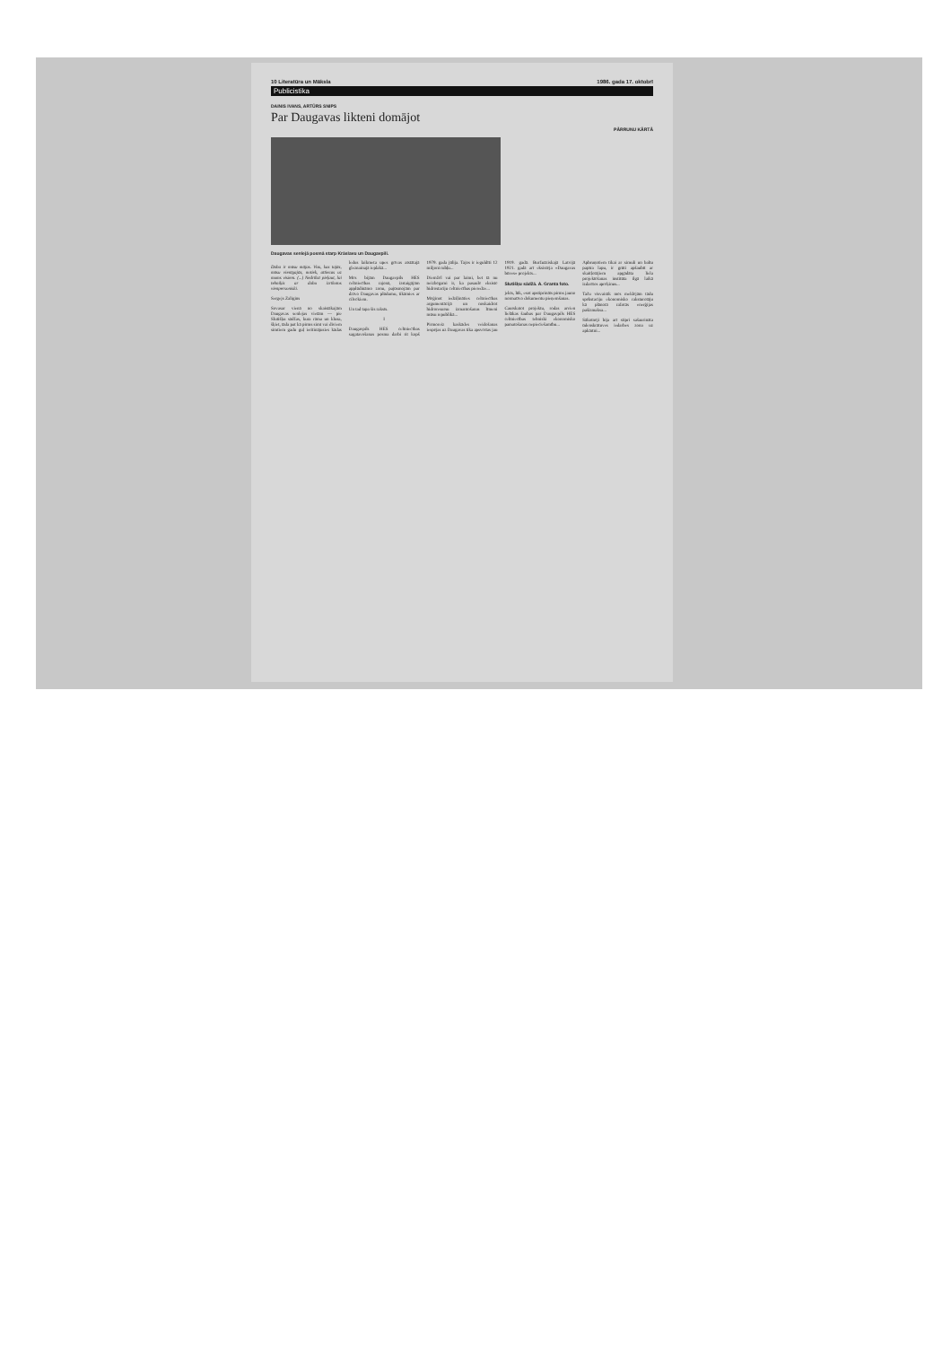10 Literatūra un Māksla 1986. gada 17. oktobrī
Publicistika
DAINIS IVANS, ARTŪRS SNIPS
Par Daugavas likteni domājot
PĀRRUNU KĀRTĀ
Daugavas senlejā posmā starp Krāslavu un Daugavpili.
Daba ir mūsu mājas. Viss, kas tajās, mūsu vienīgajās, notiek, attiecas uz mums visiem. (...) Nedrīkst pieļaut, lai tehniķis ar dabu izrīkotos vienpersoniski.
Sergejs Zaligins
Sovasar vienā no skaistākajām Daugavas senlejas vietām — pie Slutišķu sādžas, kura rāma un klusa, šķiet, tāda pat kā pirms simt vai diviem simtiem gadu guļ ieritinājusies kādas ledus laikmeta upes grīvas atstātajā gleznainajā ieplakā...
Mēs bijām Daugavpils HES celtniecības rajonā, izstaigājām applūdināmo zonu, pajūsmojām par dzīvo Daugavas plūdumu, tikāmies ar cilvēkiem.
Un tad tapa šis raksts.
I
Daugavpils HES celtniecības sagatavošanas posma darbi rit kopš 1979. gada jūlija. Tajos ir ieguldīti 12 miljoni rubļu...
Diemžēl vai par laimi, bet tā nu neizbēgami ir, ka pasaulē eksistē hidrostaciju celtniecības pieredze...
Mēģinot iedziļināties celtniecības argumentācijā un noskaidrot hidroresursu izmantošanas līmeni mūsu republikā...
Pirmoreiz kaskādes veidošanas iespējas uz Daugavas tika apsvērtas jau 1919. gadā. Buržuāziskajā Latvijā 1921. gadā arī eksistēja «Daugavas būves» projekts...
Slutišķu sādžā. A. Granta foto.
jekts, lūk, esot apstiprināts pirms jauno normatīvo dokumentu pieņemšanas.
Caurskatot projektu, rodas arvien lielākas šaubas par Daugavpils HES celtniecības tehniski ekonomisko pamatošanas nepieciešamību...
Apbruņotiem tikai ar ximuli un baltu papīra lapu, ir grūti apšaubīt ar skaitļotājiem apgādāta liela projektēšanas institūta ilgā laikā izdarītos aprēķinus...
Taču visvairāk mēs meklējām tādu spēkstaciju ekonomisko raksturotāju kā plānotā ražotās enerģijas pašizmaksa...
Sākotnēji bija arī stipri sašaurināta ūdenskrātuves iedarbes zona uz apkārtni...